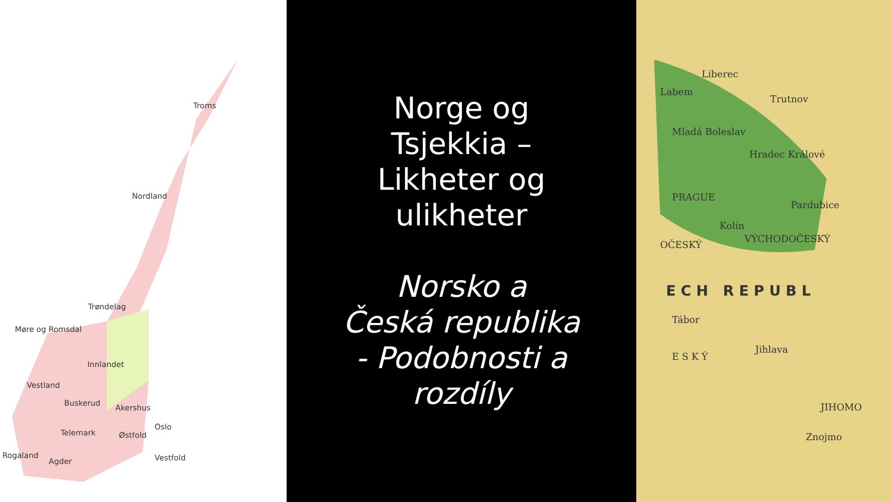Troms
Nordland
Trøndelag
Møre og Romsdal
Innlandet
Vestland
Buskerud
Akershus
Oslo
Telemark Østfold
Rogaland
Agder Vestfold
Norge og
Tsjekkia –
Likheter og
ulikheter
Norsko a
Česká republika
- Podobnosti a
rozdíly
Liberec
Labem
Trutnov
Mladá Boleslav
Hradec Králové
PRAGUE
Pardubice
Kolín
OČESKÝ
VÝCHODOČESKÝ
E C H R E P U B L
Tábor
Jihlava
E S K Ý
JIHOMO
Znojmo